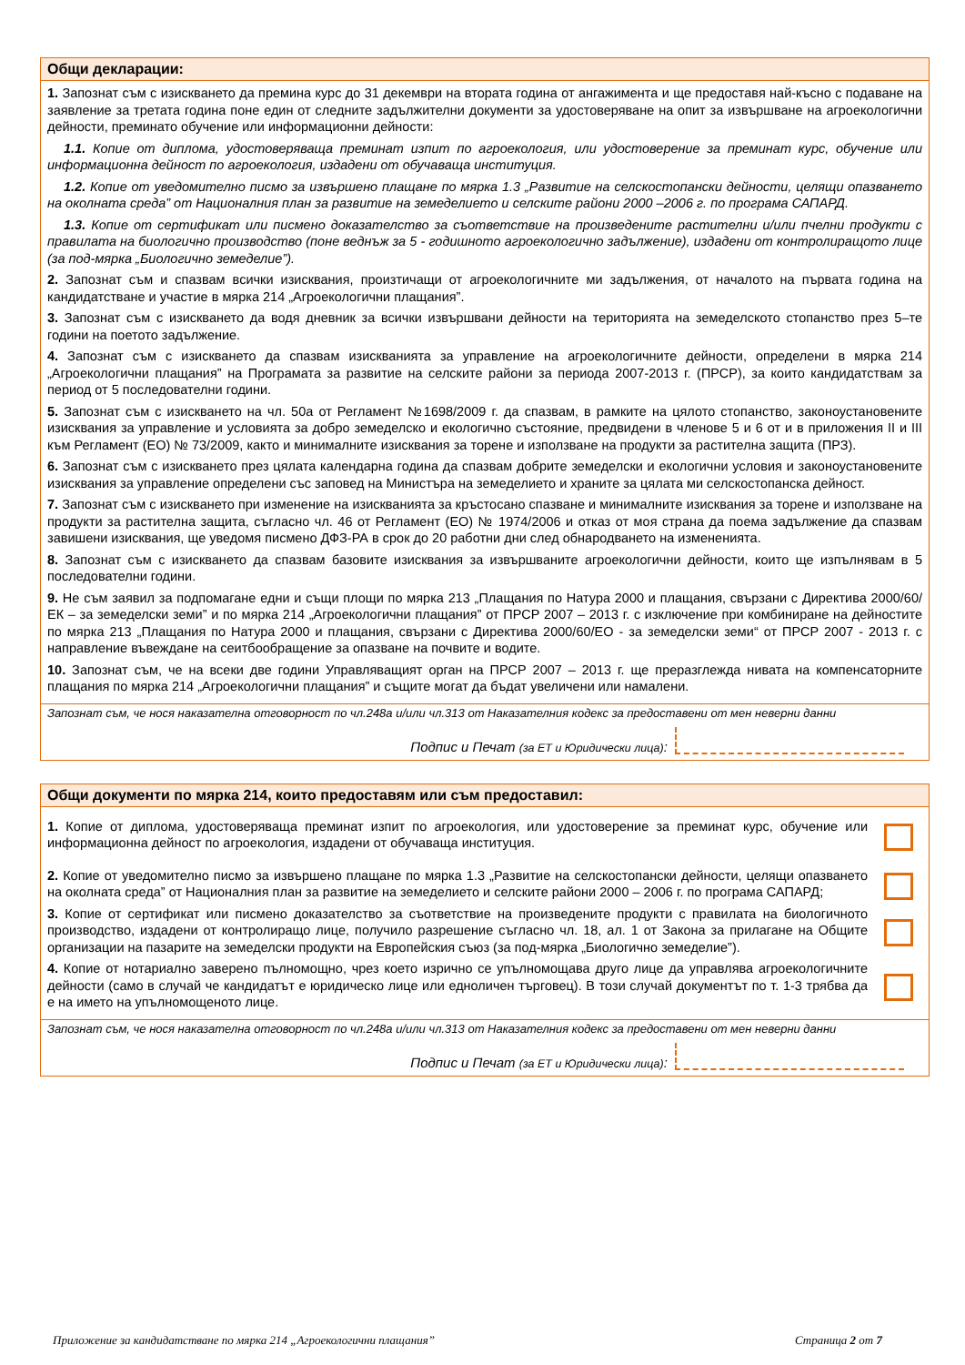Общи декларации:
1. Запознат съм с изискването да премина курс до 31 декември на втората година от ангажимента и ще предоставя най-късно с подаване на заявление за третата година поне един от следните задължителни документи за удостоверяване на опит за извършване на агроекологични дейности, преминато обучение или информационни дейности:
1.1. Копие от диплома, удостоверяваща преминат изпит по агроекология, или удостоверение за преминат курс, обучение или информационна дейност по агроекология, издадени от обучаваща институция.
1.2. Копие от уведомително писмо за извършено плащане по мярка 1.3 „Развитие на селскостопански дейности, целящи опазването на околната среда” от Националния план за развитие на земеделието и селските райони 2000 –2006 г. по програма САПАРД.
1.3. Копие от сертификат или писмено доказателство за съответствие на произведените растителни и/или пчелни продукти с правилата на биологично производство (поне веднъж за 5 - годишното агроекологично задължение), издадени от контролиращото лице (за под-мярка „Биологично земеделие”).
2. Запознат съм и спазвам всички изисквания, произтичащи от агроекологичните ми задължения, от началото на първата година на кандидатстване и участие в мярка 214 „Агроекологични плащания”.
3. Запознат съм с изискването да водя дневник за всички извършвани дейности на територията на земеделското стопанство през 5–те години на поетото задължение.
4. Запознат съм с изискването да спазвам изискванията за управление на агроекологичните дейности, определени в мярка 214 „Агроекологични плащания” на Програмата за развитие на селските райони за периода 2007-2013 г. (ПРСР), за които кандидатствам за период от 5 последователни години.
5. Запознат съм с изискването на чл. 50а от Регламент №1698/2009 г. да спазвам, в рамките на цялото стопанство, законоустановените изисквания за управление и условията за добро земеделско и екологично състояние, предвидени в членове 5 и 6 от и в приложения II и III към Регламент (ЕО) № 73/2009, както и минималните изисквания за торене и използване на продукти за растителна защита (ПРЗ).
6. Запознат съм с изискването през цялата календарна година да спазвам добрите земеделски и екологични условия и законоустановените изисквания за управление определени със заповед на Министъра на земеделието и храните за цялата ми селскостопанска дейност.
7. Запознат съм с изискването при изменение на изискванията за кръстосано спазване и минималните изисквания за торене и използване на продукти за растителна защита, съгласно чл. 46 от Регламент (ЕО) № 1974/2006 и отказ от моя страна да поема задължение да спазвам завишени изисквания, ще уведомя писмено ДФЗ-РА в срок до 20 работни дни след обнародването на измененията.
8. Запознат съм с изискването да спазвам базовите изисквания за извършваните агроекологични дейности, които ще изпълнявам в 5 последователни години.
9. Не съм заявил за подпомагане едни и същи площи по мярка 213 „Плащания по Натура 2000 и плащания, свързани с Директива 2000/60/ЕК – за земеделски земи” и по мярка 214 „Агроекологични плащания” от ПРСР 2007 – 2013 г. с изключение при комбиниране на дейностите по мярка 213 „Плащания по Натура 2000 и плащания, свързани с Директива 2000/60/ЕО - за земеделски земи“ от ПРСР 2007 - 2013 г. с направление въвеждане на сеитбообращение за опазване на почвите и водите.
10. Запознат съм, че на всеки две години Управляващият орган на ПРСР 2007 – 2013 г. ще преразглежда нивата на компенсаторните плащания по мярка 214 „Агроекологични плащания” и същите могат да бъдат увеличени или намалени.
Запознат съм, че нося наказателна отговорност по чл.248а и/или чл.313 от Наказателния кодекс за предоставени от мен неверни данни
Подпис и Печат (за ЕТ и Юридически лица):
Общи документи по мярка 214, които предоставям или съм предоставил:
1. Копие от диплома, удостоверяваща преминат изпит по агроекология, или удостоверение за преминат курс, обучение или информационна дейност по агроекология, издадени от обучаваща институция.
2. Копие от уведомително писмо за извършено плащане по мярка 1.3 „Развитие на селскостопански дейности, целящи опазването на околната среда” от Националния план за развитие на земеделието и селските райони 2000 – 2006 г. по програма САПАРД;
3. Копие от сертификат или писмено доказателство за съответствие на произведените продукти с правилата на биологичното производство, издадени от контролиращо лице, получило разрешение съгласно чл. 18, ал. 1 от Закона за прилагане на Общите организации на пазарите на земеделски продукти на Европейския съюз (за под-мярка „Биологично земеделие”).
4. Копие от нотариално заверено пълномощно, чрез което изрично се упълномощава друго лице да управлява агроекологичните дейности (само в случай че кандидатът е юридическо лице или едноличен търговец). В този случай документът по т. 1-3 трябва да е на името на упълномощеното лице.
Запознат съм, че нося наказателна отговорност по чл.248а и/или чл.313 от Наказателния кодекс за предоставени от мен неверни данни
Подпис и Печат (за ЕТ и Юридически лица):
Приложение за кандидатстване по мярка 214 „Агроекологични плащания” Страница 2 от 7